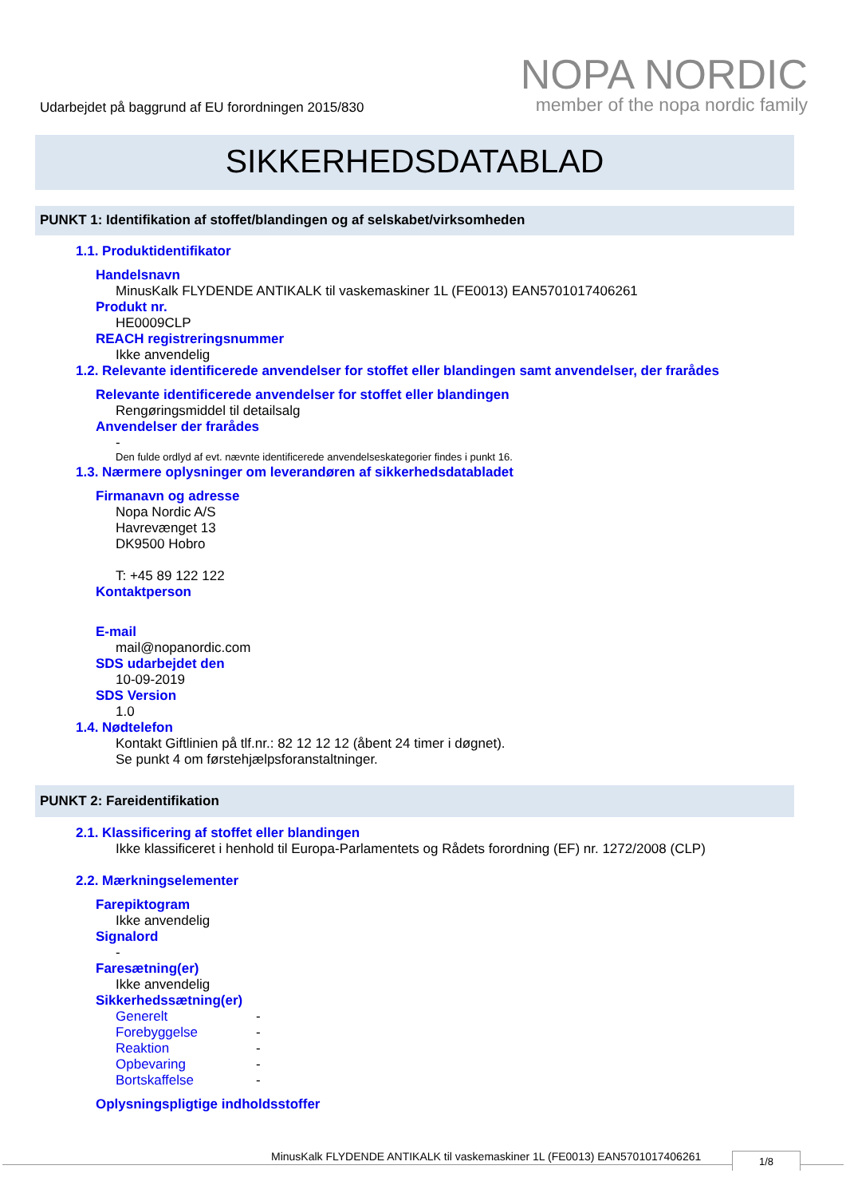Udarbejdet på baggrund af EU forordningen 2015/830
NOPA NORDIC
member of the nopa nordic family
SIKKERHEDSDATABLAD
PUNKT 1: Identifikation af stoffet/blandingen og af selskabet/virksomheden
1.1. Produktidentifikator
Handelsnavn
MinusKalk FLYDENDE ANTIKALK til vaskemaskiner 1L (FE0013) EAN5701017406261
Produkt nr.
HE0009CLP
REACH registreringsnummer
Ikke anvendelig
1.2. Relevante identificerede anvendelser for stoffet eller blandingen samt anvendelser, der frarådes
Relevante identificerede anvendelser for stoffet eller blandingen
Rengøringsmiddel til detailsalg
Anvendelser der frarådes
-
Den fulde ordlyd af evt. nævnte identificerede anvendelseskategorier findes i punkt 16.
1.3. Nærmere oplysninger om leverandøren af sikkerhedsdatabladet
Firmanavn og adresse
Nopa Nordic A/S
Havrevænget 13
DK9500 Hobro
T: +45 89 122 122
Kontaktperson
E-mail
mail@nopanordic.com
SDS udarbejdet den
10-09-2019
SDS Version
1.0
1.4. Nødtelefon
Kontakt Giftlinien på tlf.nr.: 82 12 12 12 (åbent 24 timer i døgnet).
Se punkt 4 om førstehjælpsforanstaltninger.
PUNKT 2: Fareidentifikation
2.1. Klassificering af stoffet eller blandingen
Ikke klassificeret i henhold til Europa-Parlamentets og Rådets forordning (EF) nr. 1272/2008 (CLP)
2.2. Mærkningselementer
Farepiktogram
Ikke anvendelig
Signalord
-
Faresætning(er)
Ikke anvendelig
Sikkerhedssætning(er)
Generelt -
Forebyggelse -
Reaktion -
Opbevaring -
Bortskaffelse -
Oplysningspligtige indholdsstoffer
MinusKalk FLYDENDE ANTIKALK til vaskemaskiner 1L (FE0013) EAN5701017406261
1/8